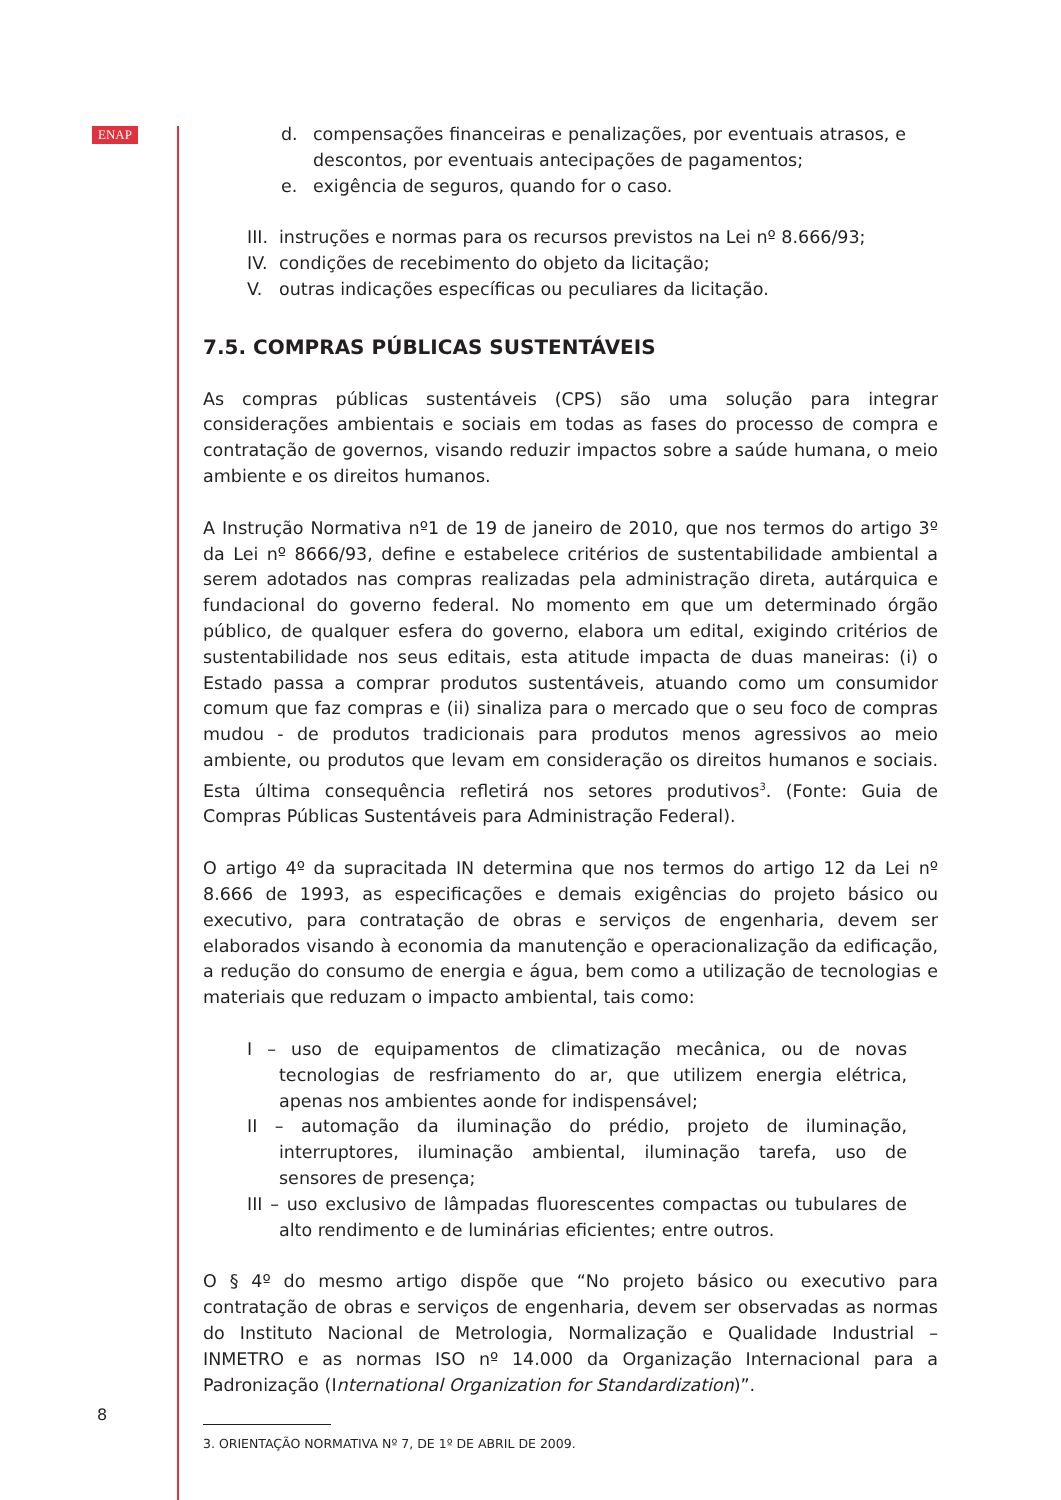ENAP
8
d. compensações financeiras e penalizações, por eventuais atrasos, e descontos, por eventuais antecipações de pagamentos;
e. exigência de seguros, quando for o caso.
III. instruções e normas para os recursos previstos na Lei nº 8.666/93;
IV. condições de recebimento do objeto da licitação;
V. outras indicações específicas ou peculiares da licitação.
7.5. COMPRAS PÚBLICAS SUSTENTÁVEIS
As compras públicas sustentáveis (CPS) são uma solução para integrar considerações ambientais e sociais em todas as fases do processo de compra e contratação de governos, visando reduzir impactos sobre a saúde humana, o meio ambiente e os direitos humanos.
A Instrução Normativa nº1 de 19 de janeiro de 2010, que nos termos do artigo 3º da Lei nº 8666/93, define e estabelece critérios de sustentabilidade ambiental a serem adotados nas compras realizadas pela administração direta, autárquica e fundacional do governo federal. No momento em que um determinado órgão público, de qualquer esfera do governo, elabora um edital, exigindo critérios de sustentabilidade nos seus editais, esta atitude impacta de duas maneiras: (i) o Estado passa a comprar produtos sustentáveis, atuando como um consumidor comum que faz compras e (ii) sinaliza para o mercado que o seu foco de compras mudou - de produtos tradicionais para produtos menos agressivos ao meio ambiente, ou produtos que levam em consideração os direitos humanos e sociais. Esta última consequência refletirá nos setores produtivos<sup>3</sup>. (Fonte: Guia de Compras Públicas Sustentáveis para Administração Federal).
O artigo 4º da supracitada IN determina que nos termos do artigo 12 da Lei nº 8.666 de 1993, as especificações e demais exigências do projeto básico ou executivo, para contratação de obras e serviços de engenharia, devem ser elaborados visando à economia da manutenção e operacionalização da edificação, a redução do consumo de energia e água, bem como a utilização de tecnologias e materiais que reduzam o impacto ambiental, tais como:
I – uso de equipamentos de climatização mecânica, ou de novas tecnologias de resfriamento do ar, que utilizem energia elétrica, apenas nos ambientes aonde for indispensável;
II – automação da iluminação do prédio, projeto de iluminação, interruptores, iluminação ambiental, iluminação tarefa, uso de sensores de presença;
III – uso exclusivo de lâmpadas fluorescentes compactas ou tubulares de alto rendimento e de luminárias eficientes; entre outros.
O § 4º do mesmo artigo dispõe que “No projeto básico ou executivo para contratação de obras e serviços de engenharia, devem ser observadas as normas do Instituto Nacional de Metrologia, Normalização e Qualidade Industrial – INMETRO e as normas ISO nº 14.000 da Organização Internacional para a Padronização (International Organization for Standardization)”.
3. ORIENTAÇÃO NORMATIVA Nº 7, DE 1º DE ABRIL DE 2009.